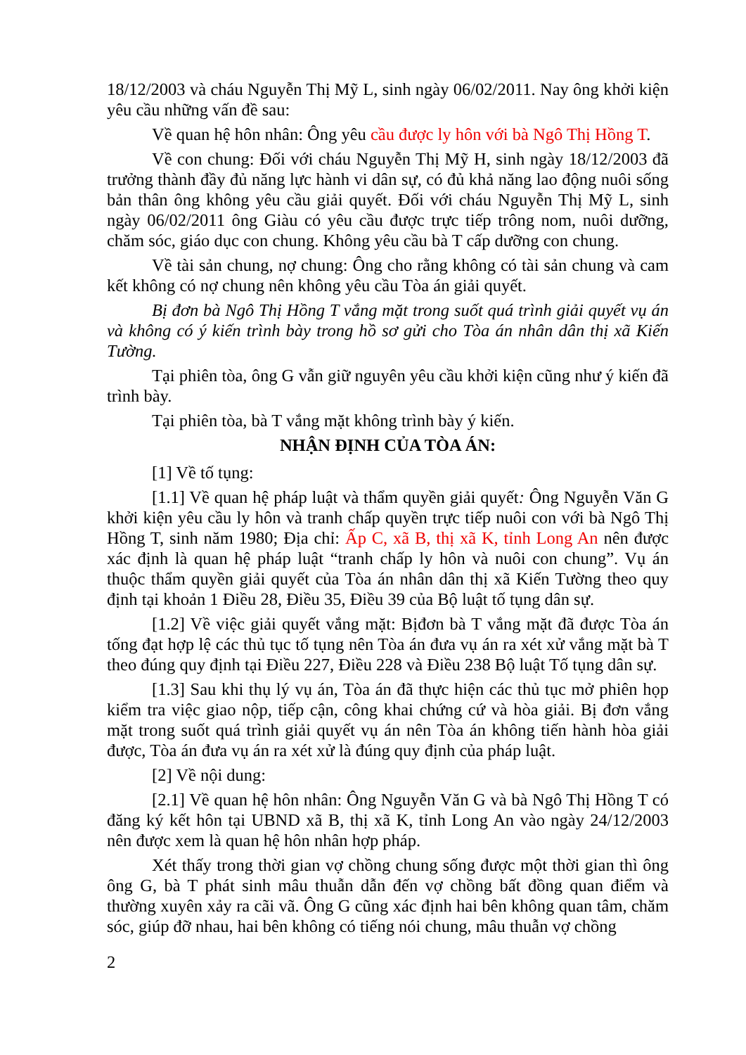18/12/2003 và cháu Nguyễn Thị Mỹ L, sinh ngày 06/02/2011. Nay ông khởi kiện yêu cầu những vấn đề sau:
Về quan hệ hôn nhân: Ông yêu cầu được ly hôn với bà Ngô Thị Hồng T.
Về con chung: Đối với cháu Nguyễn Thị Mỹ H, sinh ngày 18/12/2003 đã trưởng thành đầy đủ năng lực hành vi dân sự, có đủ khả năng lao động nuôi sống bản thân ông không yêu cầu giải quyết. Đối với cháu Nguyễn Thị Mỹ L, sinh ngày 06/02/2011 ông Giàu có yêu cầu được trực tiếp trông nom, nuôi dưỡng, chăm sóc, giáo dục con chung. Không yêu cầu bà T cấp dưỡng con chung.
Về tài sản chung, nợ chung: Ông cho rằng không có tài sản chung và cam kết không có nợ chung nên không yêu cầu Tòa án giải quyết.
Bị đơn bà Ngô Thị Hồng T vắng mặt trong suốt quá trình giải quyết vụ án và không có ý kiến trình bày trong hồ sơ gửi cho Tòa án nhân dân thị xã Kiến Tường.
Tại phiên tòa, ông G vẫn giữ nguyên yêu cầu khởi kiện cũng như ý kiến đã trình bày.
Tại phiên tòa, bà T vắng mặt không trình bày ý kiến.
NHẬN ĐỊNH CỦA TÒA ÁN:
[1] Về tố tụng:
[1.1] Về quan hệ pháp luật và thẩm quyền giải quyết: Ông Nguyễn Văn G khởi kiện yêu cầu ly hôn và tranh chấp quyền trực tiếp nuôi con với bà Ngô Thị Hồng T, sinh năm 1980; Địa chỉ: Ấp C, xã B, thị xã K, tỉnh Long An nên được xác định là quan hệ pháp luật “tranh chấp ly hôn và nuôi con chung”. Vụ án thuộc thẩm quyền giải quyết của Tòa án nhân dân thị xã Kiến Tường theo quy định tại khoản 1 Điều 28, Điều 35, Điều 39 của Bộ luật tố tụng dân sự.
[1.2] Về việc giải quyết vắng mặt: Bịđơn bà T vắng mặt đã được Tòa án tống đạt hợp lệ các thủ tục tố tụng nên Tòa án đưa vụ án ra xét xử vắng mặt bà T theo đúng quy định tại Điều 227, Điều 228 và Điều 238 Bộ luật Tố tụng dân sự.
[1.3] Sau khi thụ lý vụ án, Tòa án đã thực hiện các thủ tục mở phiên họp kiểm tra việc giao nộp, tiếp cận, công khai chứng cứ và hòa giải. Bị đơn vắng mặt trong suốt quá trình giải quyết vụ án nên Tòa án không tiến hành hòa giải được, Tòa án đưa vụ án ra xét xử là đúng quy định của pháp luật.
[2] Về nội dung:
[2.1] Về quan hệ hôn nhân: Ông Nguyễn Văn G và bà Ngô Thị Hồng T có đăng ký kết hôn tại UBND xã B, thị xã K, tỉnh Long An vào ngày 24/12/2003 nên được xem là quan hệ hôn nhân hợp pháp.
Xét thấy trong thời gian vợ chồng chung sống được một thời gian thì ông ông G, bà T phát sinh mâu thuẫn dẫn đến vợ chồng bất đồng quan điểm và thường xuyên xảy ra cãi vã. Ông G cũng xác định hai bên không quan tâm, chăm sóc, giúp đỡ nhau, hai bên không có tiếng nói chung, mâu thuẫn vợ chồng
2